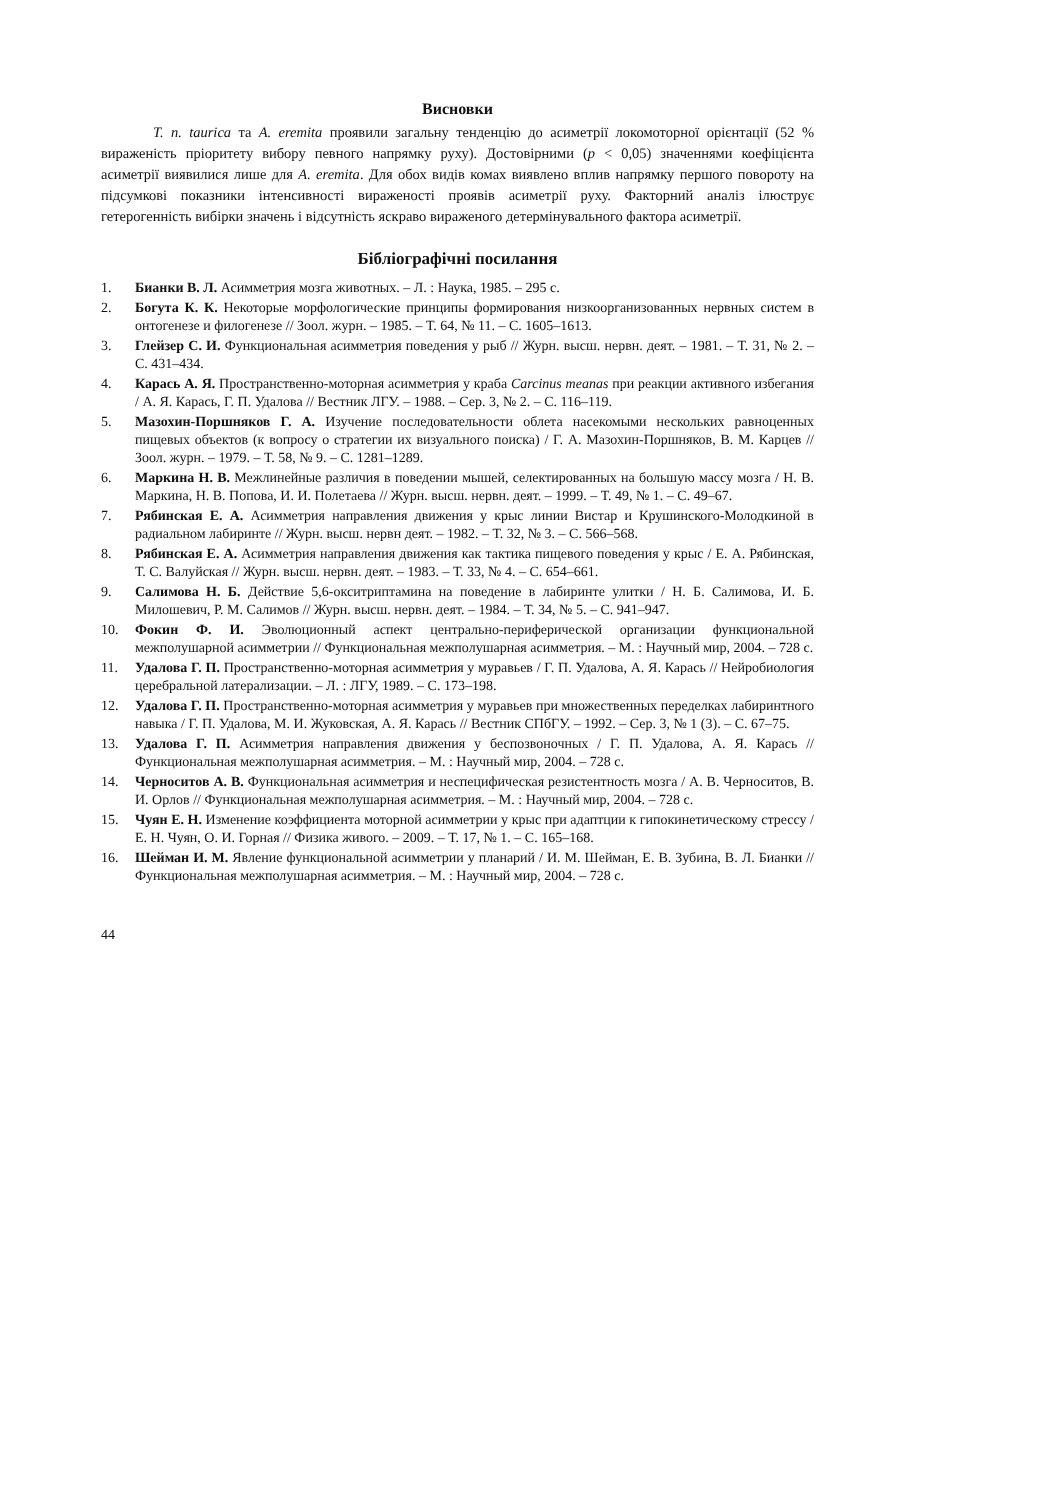Висновки
T. n. taurica та A. eremita проявили загальну тенденцію до асиметрії локомоторної орієнтації (52 % вираженість пріоритету вибору певного напрямку руху). Достовірними (p < 0,05) значеннями коефіцієнта асиметрії виявилися лише для A. eremita. Для обох видів комах виявлено вплив напрямку першого повороту на підсумкові показники інтенсивності вираженості проявів асиметрії руху. Факторний аналіз ілюструє гетерогенність вибірки значень і відсутність яскраво вираженого детермінувального фактора асиметрії.
Бібліографічні посилання
1. Бианки В. Л. Асимметрия мозга животных. – Л. : Наука, 1985. – 295 с.
2. Богута К. К. Некоторые морфологические принципы формирования низкоорганизованных нервных систем в онтогенезе и филогенезе // Зоол. журн. – 1985. – Т. 64, № 11. – С. 1605–1613.
3. Глейзер С. И. Функциональная асимметрия поведения у рыб // Журн. высш. нервн. деят. – 1981. – Т. 31, № 2. – С. 431–434.
4. Карась А. Я. Пространственно-моторная асимметрия у краба Carcinus meanas при реакции активного избегания / А. Я. Карась, Г. П. Удалова // Вестник ЛГУ. – 1988. – Сер. 3, № 2. – С. 116–119.
5. Мазохин-Поршняков Г. А. Изучение последовательности облета насекомыми нескольких равноценных пищевых объектов (к вопросу о стратегии их визуального поиска) / Г. А. Мазохин-Поршняков, В. М. Карцев // Зоол. журн. – 1979. – Т. 58, № 9. – С. 1281–1289.
6. Маркина Н. В. Межлинейные различия в поведении мышей, селектированных на большую массу мозга / Н. В. Маркина, Н. В. Попова, И. И. Полетаева // Журн. высш. нервн. деят. – 1999. – Т. 49, № 1. – С. 49–67.
7. Рябинская Е. А. Асимметрия направления движения у крыс линии Вистар и Крушинского-Молодкиной в радиальном лабиринте // Журн. высш. нервн деят. – 1982. – Т. 32, № 3. – С. 566–568.
8. Рябинская Е. А. Асимметрия направления движения как тактика пищевого поведения у крыс / Е. А. Рябинская, Т. С. Валуйская // Журн. высш. нервн. деят. – 1983. – Т. 33, № 4. – С. 654–661.
9. Салимова Н. Б. Действие 5,6-окситриптамина на поведение в лабиринте улитки / Н. Б. Салимова, И. Б. Милошевич, Р. М. Салимов // Журн. высш. нервн. деят. – 1984. – Т. 34, № 5. – С. 941–947.
10. Фокин Ф. И. Эволюционный аспект центрально-периферической организации функциональной межполушарной асимметрии // Функциональная межполушарная асимметрия. – М. : Научный мир, 2004. – 728 с.
11. Удалова Г. П. Пространственно-моторная асимметрия у муравьев / Г. П. Удалова, А. Я. Карась // Нейробиология церебральной латерализации. – Л. : ЛГУ, 1989. – С. 173–198.
12. Удалова Г. П. Пространственно-моторная асимметрия у муравьев при множественных переделках лабиринтного навыка / Г. П. Удалова, М. И. Жуковская, А. Я. Карась // Вестник СПбГУ. – 1992. – Сер. 3, № 1 (3). – С. 67–75.
13. Удалова Г. П. Асимметрия направления движения у беспозвоночных / Г. П. Удалова, А. Я. Карась // Функциональная межполушарная асимметрия. – М. : Научный мир, 2004. – 728 с.
14. Черноситов А. В. Функциональная асимметрия и неспецифическая резистентность мозга / А. В. Черноситов, В. И. Орлов // Функциональная межполушарная асимметрия. – М. : Научный мир, 2004. – 728 с.
15. Чуян Е. Н. Изменение коэффициента моторной асимметрии у крыс при адаптции к гипокинетическому стрессу / Е. Н. Чуян, О. И. Горная // Физика живого. – 2009. – Т. 17, № 1. – С. 165–168.
16. Шейман И. М. Явление функциональной асимметрии у планарий / И. М. Шейман, Е. В. Зубина, В. Л. Бианки // Функциональная межполушарная асимметрия. – М. : Научный мир, 2004. – 728 с.
44